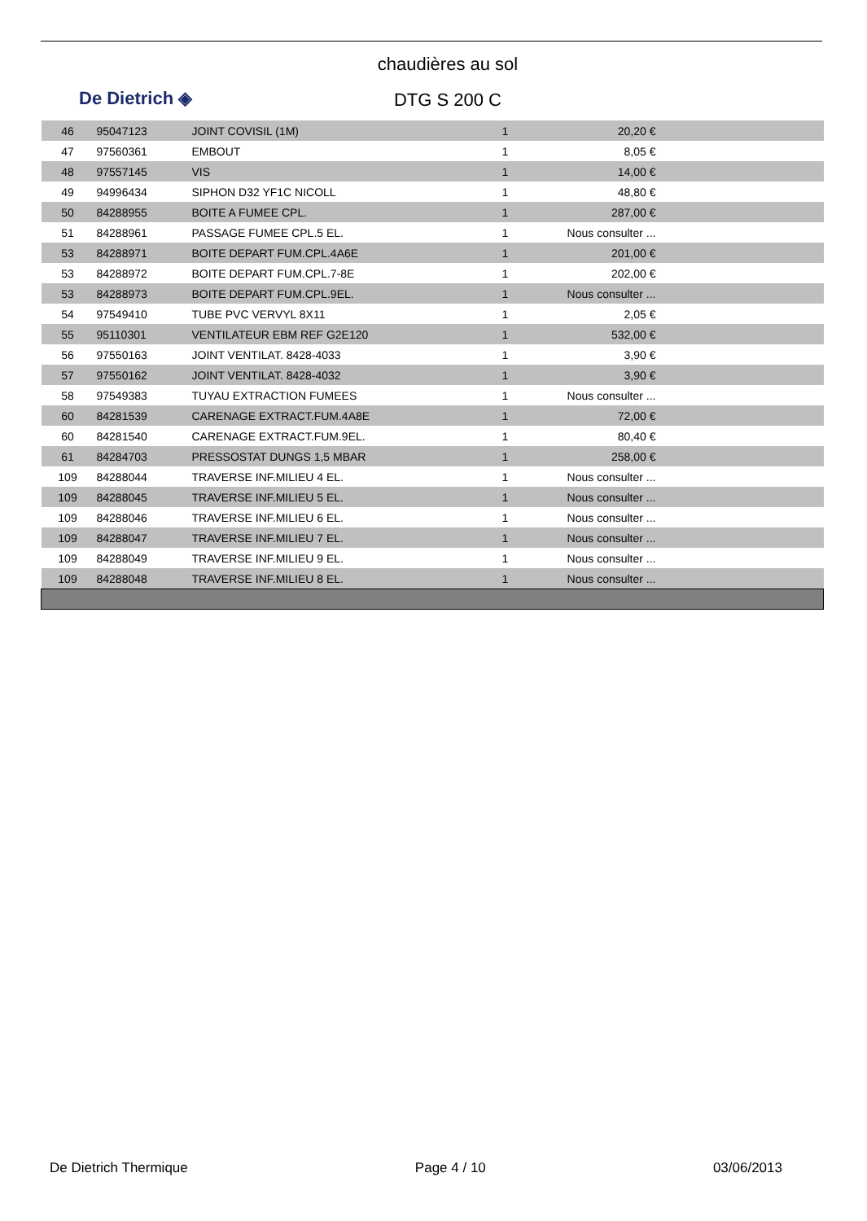De Dietrich ◈
chaudières au sol
DTG S 200 C
| 46 | 95047123 | JOINT COVISIL (1M) | 1 | 20,20 € | |
| 47 | 97560361 | EMBOUT | 1 | 8,05 € | |
| 48 | 97557145 | VIS | 1 | 14,00 € | |
| 49 | 94996434 | SIPHON D32 YF1C NICOLL | 1 | 48,80 € | |
| 50 | 84288955 | BOITE A FUMEE CPL. | 1 | 287,00 € | |
| 51 | 84288961 | PASSAGE FUMEE CPL.5 EL. | 1 | Nous consulter ... | |
| 53 | 84288971 | BOITE DEPART FUM.CPL.4A6E | 1 | 201,00 € | |
| 53 | 84288972 | BOITE DEPART FUM.CPL.7-8E | 1 | 202,00 € | |
| 53 | 84288973 | BOITE DEPART FUM.CPL.9EL. | 1 | Nous consulter ... | |
| 54 | 97549410 | TUBE PVC VERVYL 8X11 | 1 | 2,05 € | |
| 55 | 95110301 | VENTILATEUR EBM REF G2E120 | 1 | 532,00 € | |
| 56 | 97550163 | JOINT VENTILAT. 8428-4033 | 1 | 3,90 € | |
| 57 | 97550162 | JOINT VENTILAT. 8428-4032 | 1 | 3,90 € | |
| 58 | 97549383 | TUYAU EXTRACTION FUMEES | 1 | Nous consulter ... | |
| 60 | 84281539 | CARENAGE EXTRACT.FUM.4A8E | 1 | 72,00 € | |
| 60 | 84281540 | CARENAGE EXTRACT.FUM.9EL. | 1 | 80,40 € | |
| 61 | 84284703 | PRESSOSTAT DUNGS 1,5 MBAR | 1 | 258,00 € | |
| 109 | 84288044 | TRAVERSE INF.MILIEU 4 EL. | 1 | Nous consulter ... | |
| 109 | 84288045 | TRAVERSE INF.MILIEU 5 EL. | 1 | Nous consulter ... | |
| 109 | 84288046 | TRAVERSE INF.MILIEU 6 EL. | 1 | Nous consulter ... | |
| 109 | 84288047 | TRAVERSE INF.MILIEU 7 EL. | 1 | Nous consulter ... | |
| 109 | 84288049 | TRAVERSE INF.MILIEU 9 EL. | 1 | Nous consulter ... | |
| 109 | 84288048 | TRAVERSE INF.MILIEU 8 EL. | 1 | Nous consulter ... | |
De Dietrich Thermique Page 4 / 10 03/06/2013